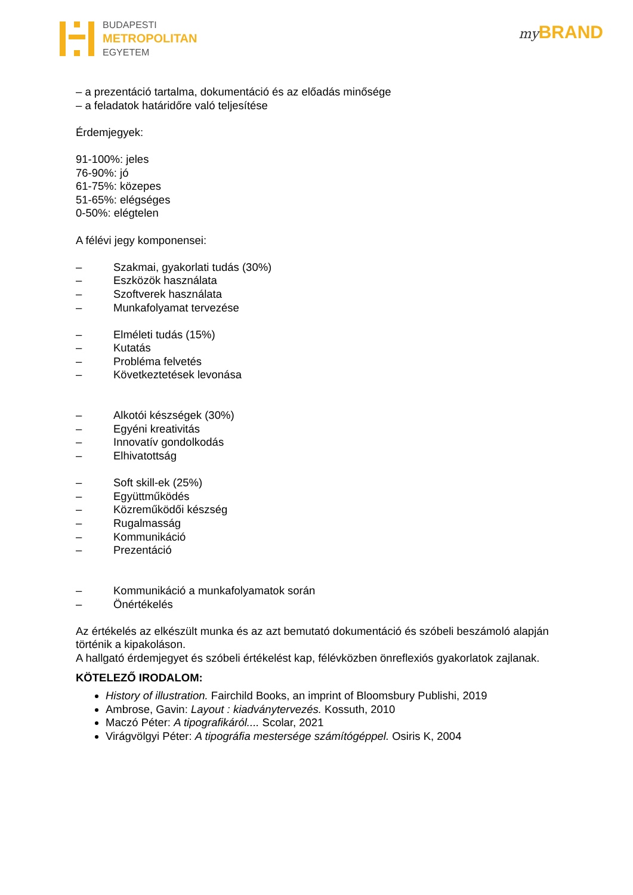BUDAPESTI
METROPOLITAN
EGYETEM
my BRAND
– a prezentáció tartalma, dokumentáció és az előadás minősége
– a feladatok határidőre való teljesítése
Érdemjegyek:
91-100%: jeles
76-90%: jó
61-75%: közepes
51-65%: elégséges
0-50%: elégtelen
A félévi jegy komponensei:
– Szakmai, gyakorlati tudás (30%)
– Eszközök használata
– Szoftverek használata
– Munkafolyamat tervezése
– Elméleti tudás (15%)
– Kutatás
– Probléma felvetés
– Következtetések levonása
– Alkotói készségek (30%)
– Egyéni kreativitás
– Innovatív gondolkodás
– Elhivatottság
– Soft skill-ek (25%)
– Együttműködés
– Közreműködői készség
– Rugalmasság
– Kommunikáció
– Prezentáció
– Kommunikáció a munkafolyamatok során
– Önértékelés
Az értékelés az elkészült munka és az azt bemutató dokumentáció és szóbeli beszámoló alapján történik a kipakoláson.
A hallgató érdemjegyet és szóbeli értékelést kap, félévközben önreflexiós gyakorlatok zajlanak.
KÖTELEZŐ IRODALOM:
History of illustration. Fairchild Books, an imprint of Bloomsbury Publishi, 2019
Ambrose, Gavin: Layout : kiadványtervezés. Kossuth, 2010
Maczó Péter: A tipografikáról.... Scolar, 2021
Virágvölgyi Péter: A tipográfia mestersége számítógéppel. Osiris K, 2004